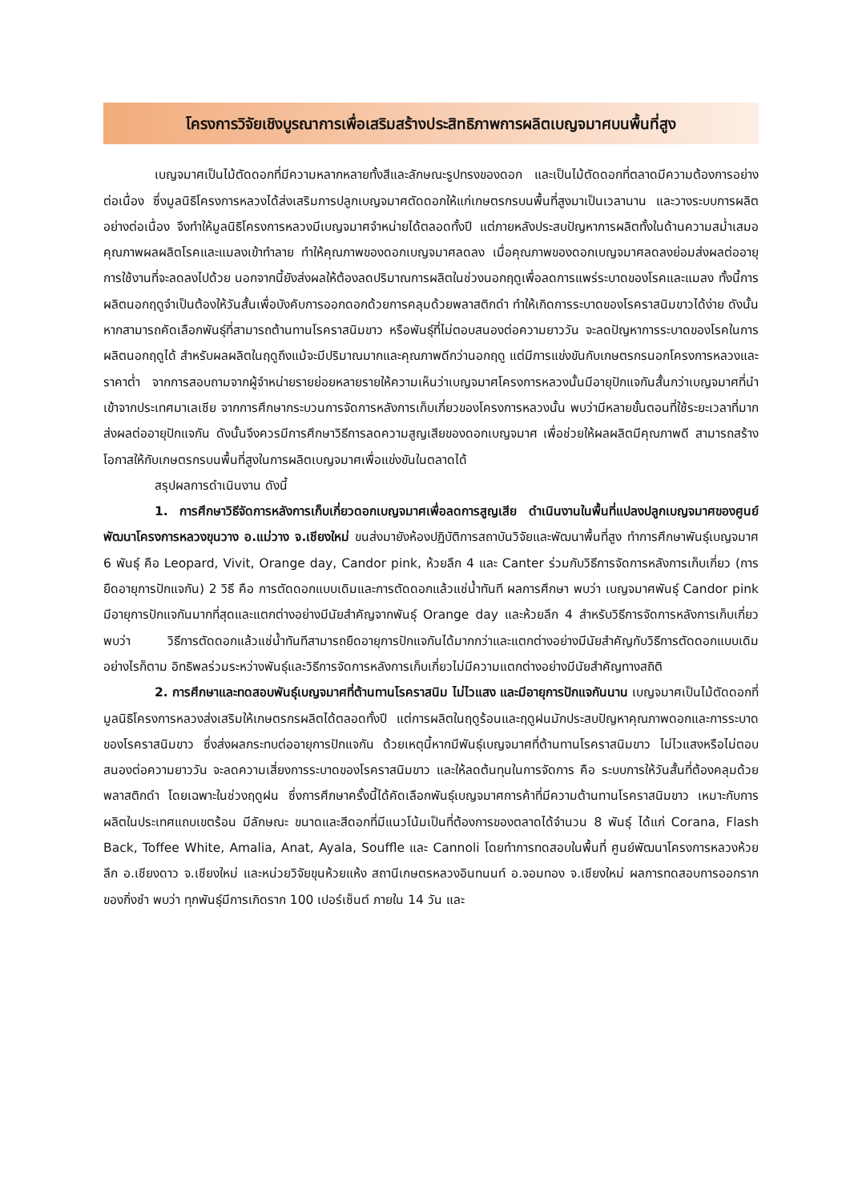โครงการวิจัยเชิงบูรณาการเพื่อเสริมสร้างประสิทธิภาพการผลิตเบญจมาศบนพื้นที่สูง
เบญจมาศเป็นไม้ตัดดอกที่มีความหลากหลายทั้งสีและลักษณะรูปทรงของดอก และเป็นไม้ตัดดอกที่ตลาดมีความต้องการอย่างต่อเนื่อง ซึ่งมูลนิธิโครงการหลวงได้ส่งเสริมการปลูกเบญจมาศตัดดอกให้แก่เกษตรกรบนพื้นที่สูงมาเป็นเวลานาน และวางระบบการผลิตอย่างต่อเนื่อง จึงทำให้มูลนิธิโครงการหลวงมีเบญจมาศจำหน่ายได้ตลอดทั้งปี แต่ภายหลังประสบปัญหาการผลิตทั้งในด้านความสม่ำเสมอ คุณภาพผลผลิตโรคและแมลงเข้าทำลาย ทำให้คุณภาพของดอกเบญจมาศลดลง เมื่อคุณภาพของดอกเบญจมาศลดลงย่อมส่งผลต่ออายุการใช้งานที่จะลดลงไปด้วย นอกจากนี้ยังส่งผลให้ต้องลดปริมาณการผลิตในช่วงนอกฤดูเพื่อลดการแพร่ระบาดของโรคและแมลง ทั้งนี้การผลิตนอกฤดูจำเป็นต้องให้วันสั้นเพื่อบังคับการออกดอกด้วยการคลุมด้วยพลาสติกดำ ทำให้เกิดการระบาดของโรคราสนิมขาวได้ง่าย ดังนั้น หากสามารถคัดเลือกพันธุ์ที่สามารถต้านทานโรคราสนิมขาว หรือพันธุ์ที่ไม่ตอบสนองต่อความยาววัน จะลดปัญหาการระบาดของโรคในการผลิตนอกฤดูได้ สำหรับผลผลิตในฤดูถึงแม้จะมีปริมาณมากและคุณภาพดีกว่านอกฤดู แต่มีการแข่งขันกับเกษตรกรนอกโครงการหลวงและราคาต่ำ จากการสอบถามจากผู้จำหน่ายรายย่อยหลายรายให้ความเห็นว่าเบญจมาศโครงการหลวงนั้นมีอายุปักแจกันสั้นกว่าเบญจมาศที่นำเข้าจากประเทศมาเลเซีย จากการศึกษากระบวนการจัดการหลังการเก็บเกี่ยวของโครงการหลวงนั้น พบว่ามีหลายขั้นตอนที่ใช้ระยะเวลาที่มากส่งผลต่ออายุปักแจกัน ดังนั้นจึงควรมีการศึกษาวิธีการลดความสูญเสียของดอกเบญจมาศ เพื่อช่วยให้ผลผลิตมีคุณภาพดี สามารถสร้างโอกาสให้กับเกษตรกรบนพื้นที่สูงในการผลิตเบญจมาศเพื่อแข่งขันในตลาดได้
สรุปผลการดำเนินงาน ดังนี้
1. การศึกษาวิธีจัดการหลังการเก็บเกี่ยวดอกเบญจมาศเพื่อลดการสูญเสีย ดำเนินงานในพื้นที่แปลงปลูกเบญจมาศของศูนย์พัฒนาโครงการหลวงขุนวาง อ.แม่วาง จ.เชียงใหม่ ขนส่งมายังห้องปฏิบัติการสถาบันวิจัยและพัฒนาพื้นที่สูง ทำการศึกษาพันธุ์เบญจมาศ 6 พันธุ์ คือ Leopard, Vivit, Orange day, Candor pink, ห้วยลึก 4 และ Canter ร่วมกับวิธีการจัดการหลังการเก็บเกี่ยว (การยืดอายุการปักแจกัน) 2 วิธี คือ การตัดดอกแบบเดิมและการตัดดอกแล้วแช่น้ำทันที ผลการศึกษา พบว่า เบญจมาศพันธุ์ Candor pink มีอายุการปักแจกันมากที่สุดและแตกต่างอย่างมีนัยสำคัญจากพันธุ์ Orange day และห้วยลึก 4 สำหรับวิธีการจัดการหลังการเก็บเกี่ยว พบว่า วิธีการตัดดอกแล้วแช่น้ำทันทีสามารถยืดอายุการปักแจกันได้มากกว่าและแตกต่างอย่างมีนัยสำคัญกับวิธีการตัดดอกแบบเดิม อย่างไรก็ตาม อิทธิพลร่วมระหว่างพันธุ์และวิธีการจัดการหลังการเก็บเกี่ยวไม่มีความแตกต่างอย่างมีนัยสำคัญทางสถิติ
2. การศึกษาและทดสอบพันธุ์เบญจมาศที่ต้านทานโรคราสนิม ไม่ไวแสง และมีอายุการปักแจกันนาน เบญจมาศเป็นไม้ตัดดอกที่มูลนิธิโครงการหลวงส่งเสริมให้เกษตรกรผลิตได้ตลอดทั้งปี แต่การผลิตในฤดูร้อนและฤดูฝนมักประสบปัญหาคุณภาพดอกและการระบาดของโรคราสนิมขาว ซึ่งส่งผลกระทบต่ออายุการปักแจกัน ด้วยเหตุนี้หากมีพันธุ์เบญจมาศที่ต้านทานโรคราสนิมขาว ไม่ไวแสงหรือไม่ตอบสนองต่อความยาววัน จะลดความเสี่ยงการระบาดของโรคราสนิมขาว และให้ลดต้นทุนในการจัดการ คือ ระบบการให้วันสั้นที่ต้องคลุมด้วยพลาสติกดำ โดยเฉพาะในช่วงฤดูฝน ซึ่งการศึกษาครั้งนี้ได้คัดเลือกพันธุ์เบญจมาศการค้าที่มีความต้านทานโรคราสนิมขาว เหมาะกับการผลิตในประเทศแถบเขตร้อน มีลักษณะ ขนาดและสีดอกที่มีแนวโน้มเป็นที่ต้องการของตลาดได้จำนวน 8 พันธุ์ ได้แก่ Corana, Flash Back, Toffee White, Amalia, Anat, Ayala, Souffle และ Cannoli โดยทำการทดสอบในพื้นที่ ศูนย์พัฒนาโครงการหลวงห้วยลึก อ.เชียงดาว จ.เชียงใหม่ และหน่วยวิจัยขุนห้วยแห้ง สถานีเกษตรหลวงอินทนนท์ อ.จอมทอง จ.เชียงใหม่ ผลการทดสอบการออกรากของกิ่งชำ พบว่า ทุกพันธุ์มีการเกิดราก 100 เปอร์เซ็นต์ ภายใน 14 วัน และ